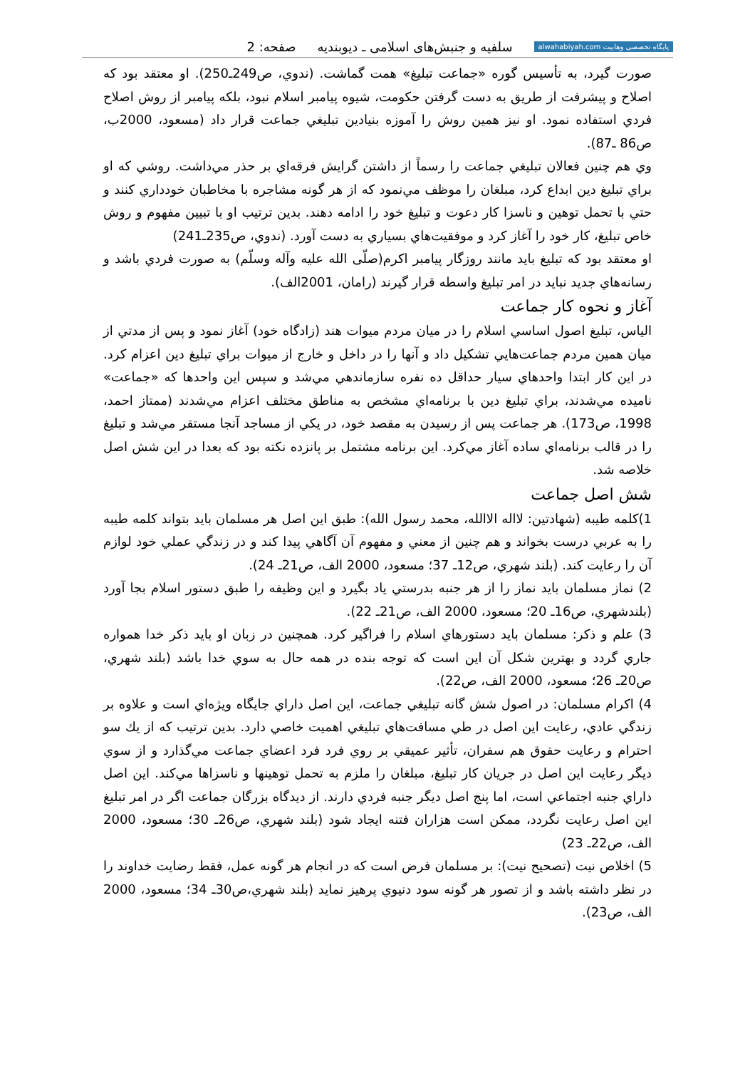پایگاه تخصصی وهابیت alwahabiyah.com
سلفيه و جنبش‌هاى اسلامى ـ ديوبنديه صفحه: 2
صورت گيرد، به تأسيس گوره «جماعت تبليغ» همت گماشت. (ندوي، ص249ـ250). او معتقد بود كه اصلاح و پيشرفت از طريق به دست گرفتن حكومت، شيوه پيامبر اسلام نبود، بلكه پيامبر از روش اصلاح فردي استفاده نمود. او نيز همين روش را آموزه بنيادين تبليغي جماعت قرار داد (مسعود، 2000ب، ص86 ـ87).
وي هم چنين فعالان تبليغي جماعت را رسماً از داشتن گرايش فرقه‌اي بر حذر مي‌داشت. روشي كه او براي تبليغ دين ابداع كرد، مبلغان را موظف مي‌نمود كه از هر گونه مشاجره با مخاطبان خودداري كنند و حتي با تحمل توهين و ناسزا كار دعوت و تبليغ خود را ادامه دهند. بدين ترتيب او با تبيين مفهوم و روش خاص تبليغ، كار خود را آغاز كرد و موفقيت‌هاي بسياري به دست آورد. (ندوي، ص235ـ241)
او معتقد بود كه تبليغ بايد مانند روزگار پيامبر اكرم(صلّى الله عليه وآله وسلّم) به صورت فردي باشد و رسانه‌هاي جديد نبايد در امر تبليغ واسطه قرار گيرند (رامان، 2001الف).
آغاز و نحوه كار جماعت
الياس، تبليغ اصول اساسي اسلام را در ميان مردم ميوات هند (زادگاه خود) آغاز نمود و پس از مدتي از ميان همين مردم جماعت‌هايي تشكيل داد و آنها را در داخل و خارج از ميوات براي تبليغ دين اعزام كرد. در اين كار ابتدا واحدهاي سيار حداقل ده نفره سازماندهي مي‌شد و سپس اين واحدها كه «جماعت» ناميده مي‌شدند، براي تبليغ دين با برنامه‌اي مشخص به مناطق مختلف اعزام مي‌شدند (ممتاز احمد، 1998، ص173). هر جماعت پس از رسيدن به مقصد خود، در يكي از مساجد آنجا مستقر مي‌شد و تبليغ را در قالب برنامه‌اي ساده آغاز مي‌كرد. اين برنامه مشتمل بر پانزده نكته بود كه بعدا در اين شش اصل خلاصه شد.
شش اصل جماعت
1)كلمه طيبه (شهادتين: لااله الاالله، محمد رسول الله): طبق اين اصل هر مسلمان بايد بتواند كلمه طيبه را به عربي درست بخواند و هم چنين از معني و مفهوم آن آگاهي پيدا كند و در زندگي عملي خود لوازم آن را رعايت كند. (بلند شهري، ص12ـ 37؛ مسعود، 2000 الف، ص21ـ 24).
2) نماز مسلمان بايد نماز را از هر جنبه بدرستي ياد بگيرد و اين وظيفه را طبق دستور اسلام بجا آورد (بلندشهري، ص16ـ 20؛ مسعود، 2000 الف، ص21ـ 22).
3) علم و ذكر: مسلمان بايد دستورهاي اسلام را فراگير كرد. همچنين در زبان او بايد ذكر خدا همواره جاري گردد و بهترين شكل آن اين است كه توجه بنده در همه حال به سوي خدا باشد (بلند شهري، ص20ـ 26؛ مسعود، 2000 الف، ص22).
4) اكرام مسلمان: در اصول شش گانه تبليغي جماعت، اين اصل داراي جايگاه ويژه‌اي است و علاوه بر زندگي عادي، رعايت اين اصل در طي مسافت‌هاي تبليغي اهميت خاصي دارد. بدين ترتيب كه از يك سو احترام و رعايت حقوق هم سفران، تأثير عميقي بر روي فرد فرد اعضاي جماعت مي‌گذارد و از سوي ديگر رعايت اين اصل در جريان كار تبليغ، مبلغان را ملزم به تحمل توهينها و ناسزاها مي‌كند. اين اصل داراي جنبه اجتماعي است، اما پنج اصل ديگر جنبه فردي دارند. از ديدگاه بزرگان جماعت اگر در امر تبليغ اين اصل رعايت نگردد، ممكن است هزاران فتنه ايجاد شود (بلند شهري، ص26ـ 30؛ مسعود، 2000 الف، ص22ـ 23)
5) اخلاص نيت (تصحيح نيت): بر مسلمان فرض است كه در انجام هر گونه عمل، فقط رضايت خداوند را در نظر داشته باشد و از تصور هر گونه سود دنيوي پرهيز نمايد (بلند شهري،ص30ـ 34؛ مسعود، 2000 الف، ص23).